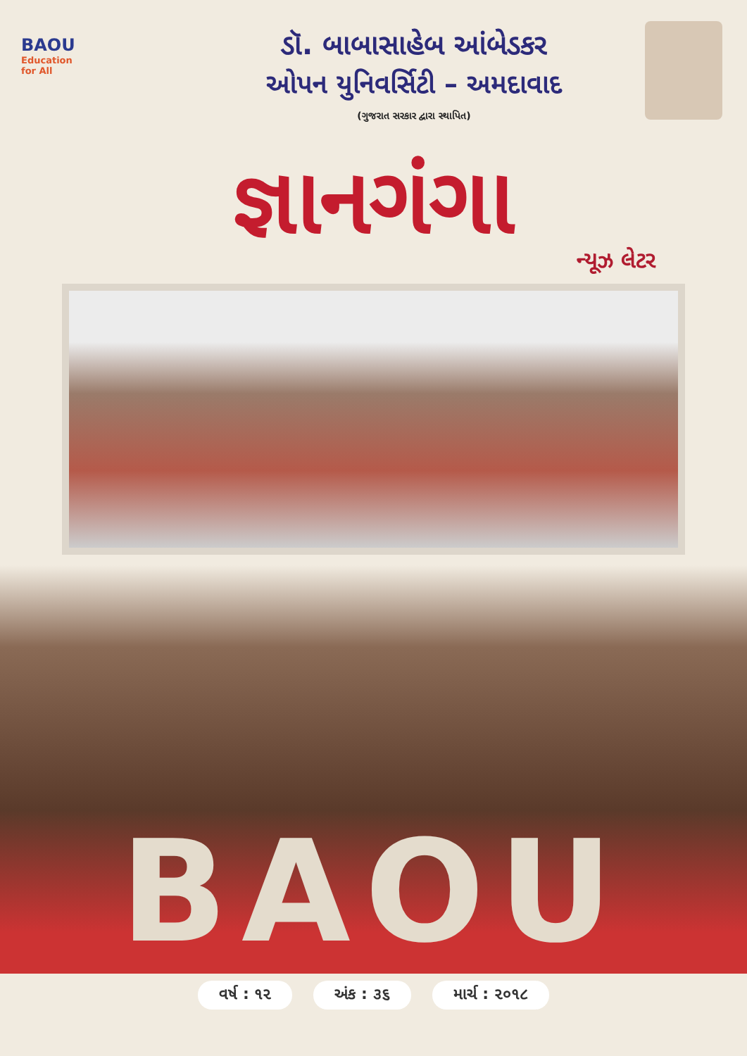BAOU
Education
for All
ડૉ. બાબાસાહેબ આંબેડકર
ઓપન યુનિવર્સિટી – અમદાવાદ
(ગુજરાત સરકાર દ્વારા સ્થાપિત)
જ્ઞાનગંગા
ન્યૂઝ લેટર
BAOU
વર્ષ : ૧૨ અંક : ૩૬ માર્ચ : ૨૦૧૮